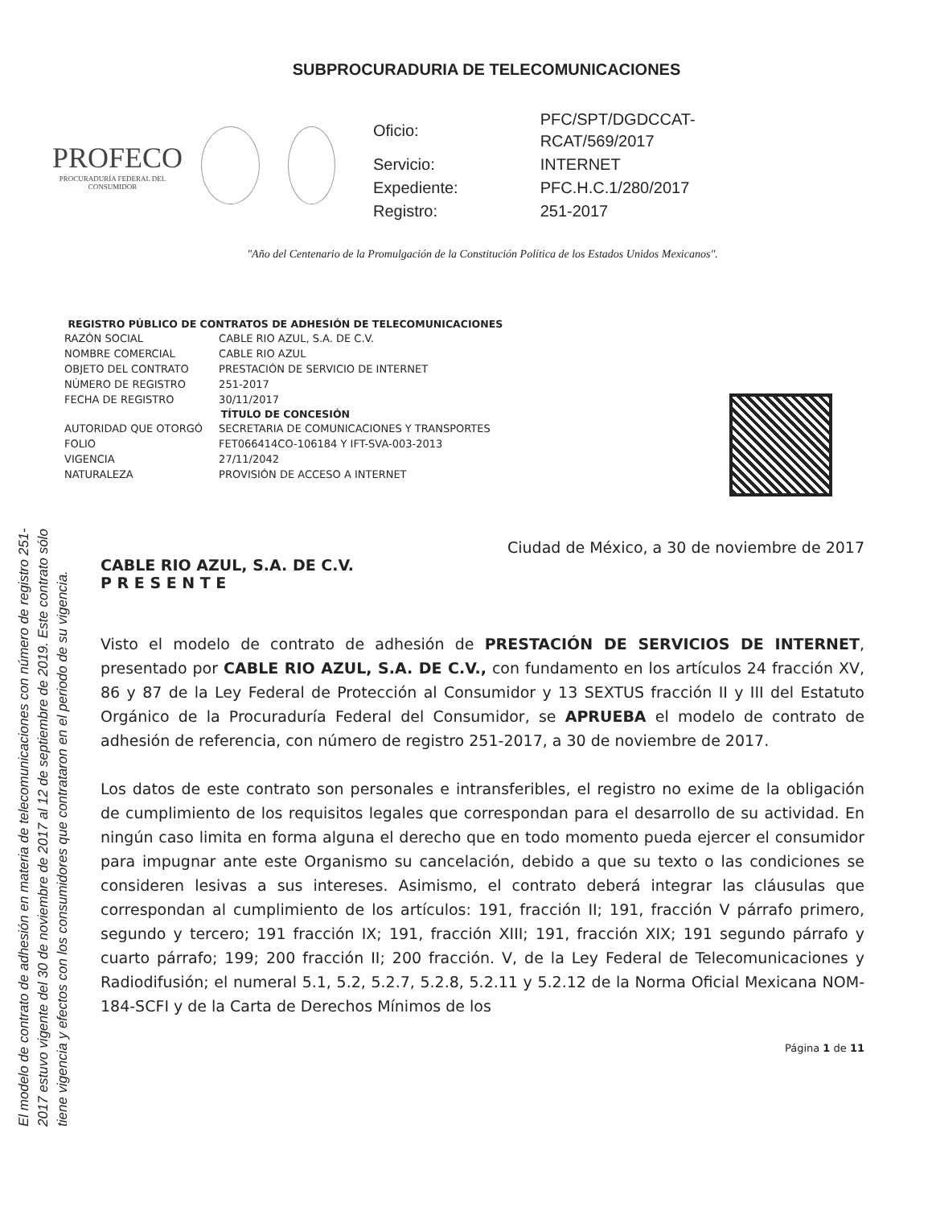El modelo de contrato de adhesión en materia de telecomunicaciones con número de registro 251-2017 estuvo vigente del 30 de noviembre de 2017 al 12 de septiembre de 2019. Este contrato sólo tiene vigencia y efectos con los consumidores que contrataron en el periodo de su vigencia.
SUBPROCURADURIA DE TELECOMUNICACIONES
PROFECO
PROCURADURÍA FEDERAL DEL CONSUMIDOR
| Oficio: | PFC/SPT/DGDCCAT-RCAT/569/2017 |
| Servicio: | INTERNET |
| Expediente: | PFC.H.C.1/280/2017 |
| Registro: | 251-2017 |
"Año del Centenario de la Promulgación de la Constitución Política de los Estados Unidos Mexicanos".
| REGISTRO PÚBLICO DE CONTRATOS DE ADHESIÓN DE TELECOMUNICACIONES | |
| --- | --- |
| RAZÓN SOCIAL | CABLE RIO AZUL, S.A. DE C.V. |
| NOMBRE COMERCIAL | CABLE RIO AZUL |
| OBJETO DEL CONTRATO | PRESTACIÓN DE SERVICIO DE INTERNET |
| NÚMERO DE REGISTRO | 251-2017 |
| FECHA DE REGISTRO | 30/11/2017 |
| TÍTULO DE CONCESIÓN | |
| AUTORIDAD QUE OTORGÓ | SECRETARIA DE COMUNICACIONES Y TRANSPORTES |
| FOLIO | FET066414CO-106184 Y IFT-SVA-003-2013 |
| VIGENCIA | 27/11/2042 |
| NATURALEZA | PROVISIÓN DE ACCESO A INTERNET |
Ciudad de México, a 30 de noviembre de 2017
CABLE RIO AZUL, S.A. DE C.V.
P R E S E N T E
Visto el modelo de contrato de adhesión de PRESTACIÓN DE SERVICIOS DE INTERNET, presentado por CABLE RIO AZUL, S.A. DE C.V., con fundamento en los artículos 24 fracción XV, 86 y 87 de la Ley Federal de Protección al Consumidor y 13 SEXTUS fracción II y III del Estatuto Orgánico de la Procuraduría Federal del Consumidor, se APRUEBA el modelo de contrato de adhesión de referencia, con número de registro 251-2017, a 30 de noviembre de 2017.
Los datos de este contrato son personales e intransferibles, el registro no exime de la obligación de cumplimiento de los requisitos legales que correspondan para el desarrollo de su actividad. En ningún caso limita en forma alguna el derecho que en todo momento pueda ejercer el consumidor para impugnar ante este Organismo su cancelación, debido a que su texto o las condiciones se consideren lesivas a sus intereses. Asimismo, el contrato deberá integrar las cláusulas que correspondan al cumplimiento de los artículos: 191, fracción II; 191, fracción V párrafo primero, segundo y tercero; 191 fracción IX; 191, fracción XIII; 191, fracción XIX; 191 segundo párrafo y cuarto párrafo; 199; 200 fracción II; 200 fracción. V, de la Ley Federal de Telecomunicaciones y Radiodifusión; el numeral 5.1, 5.2, 5.2.7, 5.2.8, 5.2.11 y 5.2.12 de la Norma Oficial Mexicana NOM-184-SCFI y de la Carta de Derechos Mínimos de los
Página 1 de 11